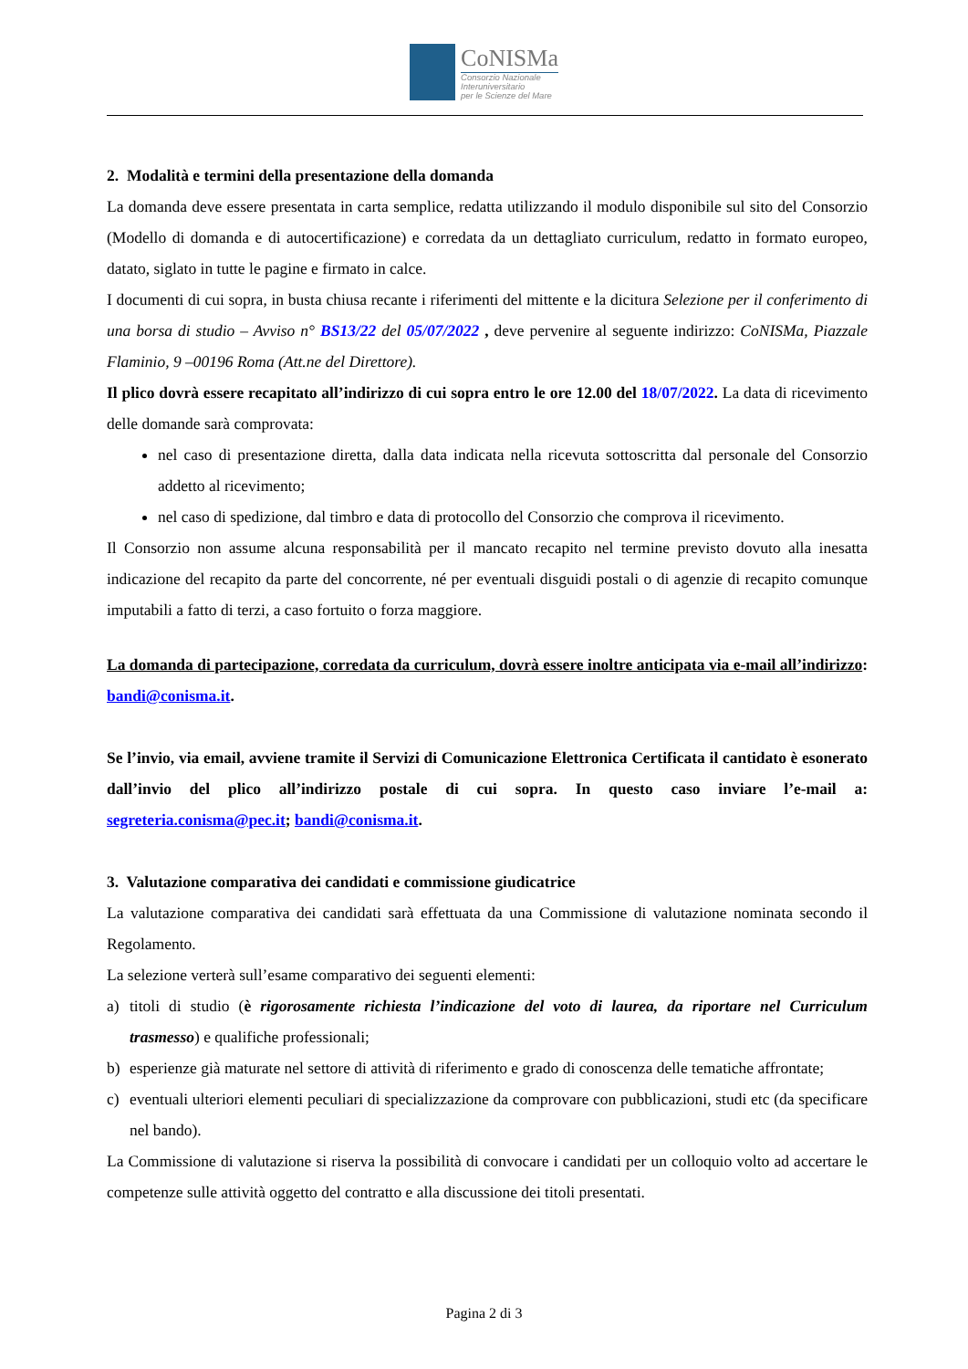CoNISMa
Consorzio Nazionale
Interuniversitario
per le Scienze del Mare
2. Modalità e termini della presentazione della domanda
La domanda deve essere presentata in carta semplice, redatta utilizzando il modulo disponibile sul sito del Consorzio (Modello di domanda e di autocertificazione) e corredata da un dettagliato curriculum, redatto in formato europeo, datato, siglato in tutte le pagine e firmato in calce.
I documenti di cui sopra, in busta chiusa recante i riferimenti del mittente e la dicitura Selezione per il conferimento di una borsa di studio – Avviso n° BS13/22 del 05/07/2022 , deve pervenire al seguente indirizzo: CoNISMa, Piazzale Flaminio, 9 –00196 Roma (Att.ne del Direttore).
Il plico dovrà essere recapitato all’indirizzo di cui sopra entro le ore 12.00 del 18/07/2022. La data di ricevimento delle domande sarà comprovata:
nel caso di presentazione diretta, dalla data indicata nella ricevuta sottoscritta dal personale del Consorzio addetto al ricevimento;
nel caso di spedizione, dal timbro e data di protocollo del Consorzio che comprova il ricevimento.
Il Consorzio non assume alcuna responsabilità per il mancato recapito nel termine previsto dovuto alla inesatta indicazione del recapito da parte del concorrente, né per eventuali disguidi postali o di agenzie di recapito comunque imputabili a fatto di terzi, a caso fortuito o forza maggiore.
La domanda di partecipazione, corredata da curriculum, dovrà essere inoltre anticipata via e-mail all’indirizzo: bandi@conisma.it.
Se l’invio, via email, avviene tramite il Servizi di Comunicazione Elettronica Certificata il cantidato è esonerato dall’invio del plico all’indirizzo postale di cui sopra. In questo caso inviare l’e-mail a: segreteria.conisma@pec.it; bandi@conisma.it.
3. Valutazione comparativa dei candidati e commissione giudicatrice
La valutazione comparativa dei candidati sarà effettuata da una Commissione di valutazione nominata secondo il Regolamento.
La selezione verterà sull’esame comparativo dei seguenti elementi:
a) titoli di studio (è rigorosamente richiesta l’indicazione del voto di laurea, da riportare nel Curriculum trasmesso) e qualifiche professionali;
b) esperienze già maturate nel settore di attività di riferimento e grado di conoscenza delle tematiche affrontate;
c) eventuali ulteriori elementi peculiari di specializzazione da comprovare con pubblicazioni, studi etc (da specificare nel bando).
La Commissione di valutazione si riserva la possibilità di convocare i candidati per un colloquio volto ad accertare le competenze sulle attività oggetto del contratto e alla discussione dei titoli presentati.
Pagina 2 di 3